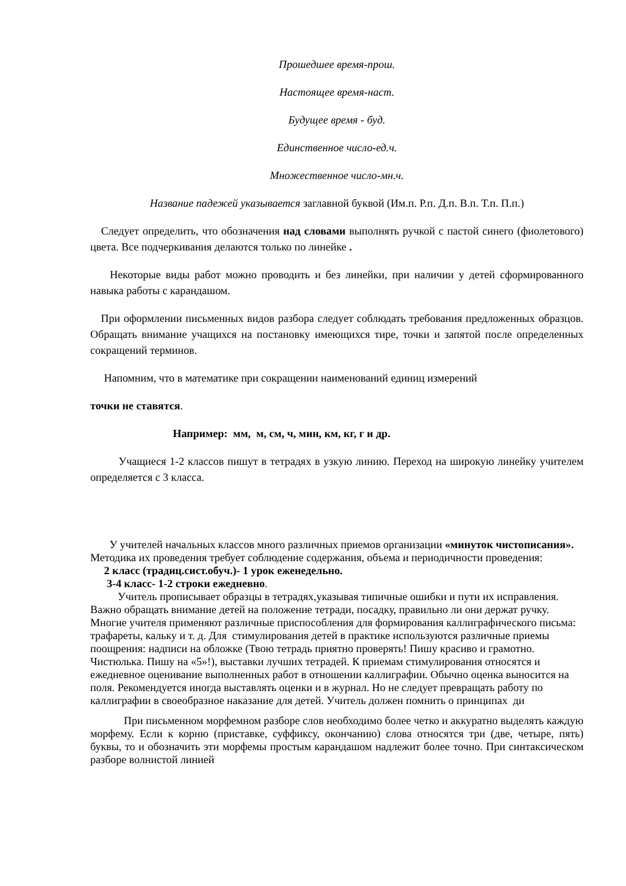Прошедшее время-прош.
Настоящее время-наст.
Будущее время - буд.
Единственное число-ед.ч.
Множественное число-мн.ч.
Название падежей указывается заглавной буквой (Им.п. Р.п. Д.п. В.п. Т.п. П.п.)
Следует определить, что обозначения над словами выполнять ручкой с пастой синего (фиолетового) цвета. Все подчеркивания делаются только по линейке .
Некоторые виды работ можно проводить и без линейки, при наличии у детей сформированного навыка работы с карандашом.
При оформлении письменных видов разбора следует соблюдать требования предложенных образцов. Обращать внимание учащихся на постановку имеющихся тире, точки и запятой после определенных сокращений терминов.
Напомним, что в математике при сокращении наименований единиц измерений
точки не ставятся.
Например: мм, м, см, ч, мин, км, кг, г и др.
Учащиеся 1-2 классов пишут в тетрадях в узкую линию. Переход на широкую линейку учителем определяется с 3 класса.
У учителей начальных классов много различных приемов организации «минуток чистописания». Методика их проведения требует соблюдение содержания, объема и периодичности проведения:
2 класс (традиц.сист.обуч.)- 1 урок еженедельно.
3-4 класс- 1-2 строки ежедневно.
Учитель прописывает образцы в тетрадях,указывая типичные ошибки и пути их исправления. Важно обращать внимание детей на положение тетради, посадку, правильно ли они держат ручку. Многие учителя применяют различные приспособления для формирования каллиграфического письма: трафареты, кальку и т. д. Для стимулирования детей в практике используются различные приемы поощрения: надписи на обложке (Твою тетрадь приятно проверять! Пишу красиво и грамотно. Чистюлька. Пишу на «5»!), выставки лучших тетрадей. К приемам стимулирования относятся и ежедневное оценивание выполненных работ в отношении каллиграфии. Обычно оценка выносится на поля. Рекомендуется иногда выставлять оценки и в журнал. Но не следует превращать работу по каллиграфии в своеобразное наказание для детей. Учитель должен помнить о принципах ди
При письменном морфемном разборе слов необходимо более четко и аккуратно выделять каждую морфему. Если к корню (приставке, суффиксу, окончанию) слова относятся три (две, четыре, пять) буквы, то и обозначить эти морфемы простым карандашом надлежит более точно. При синтаксическом разборе волнистой линией